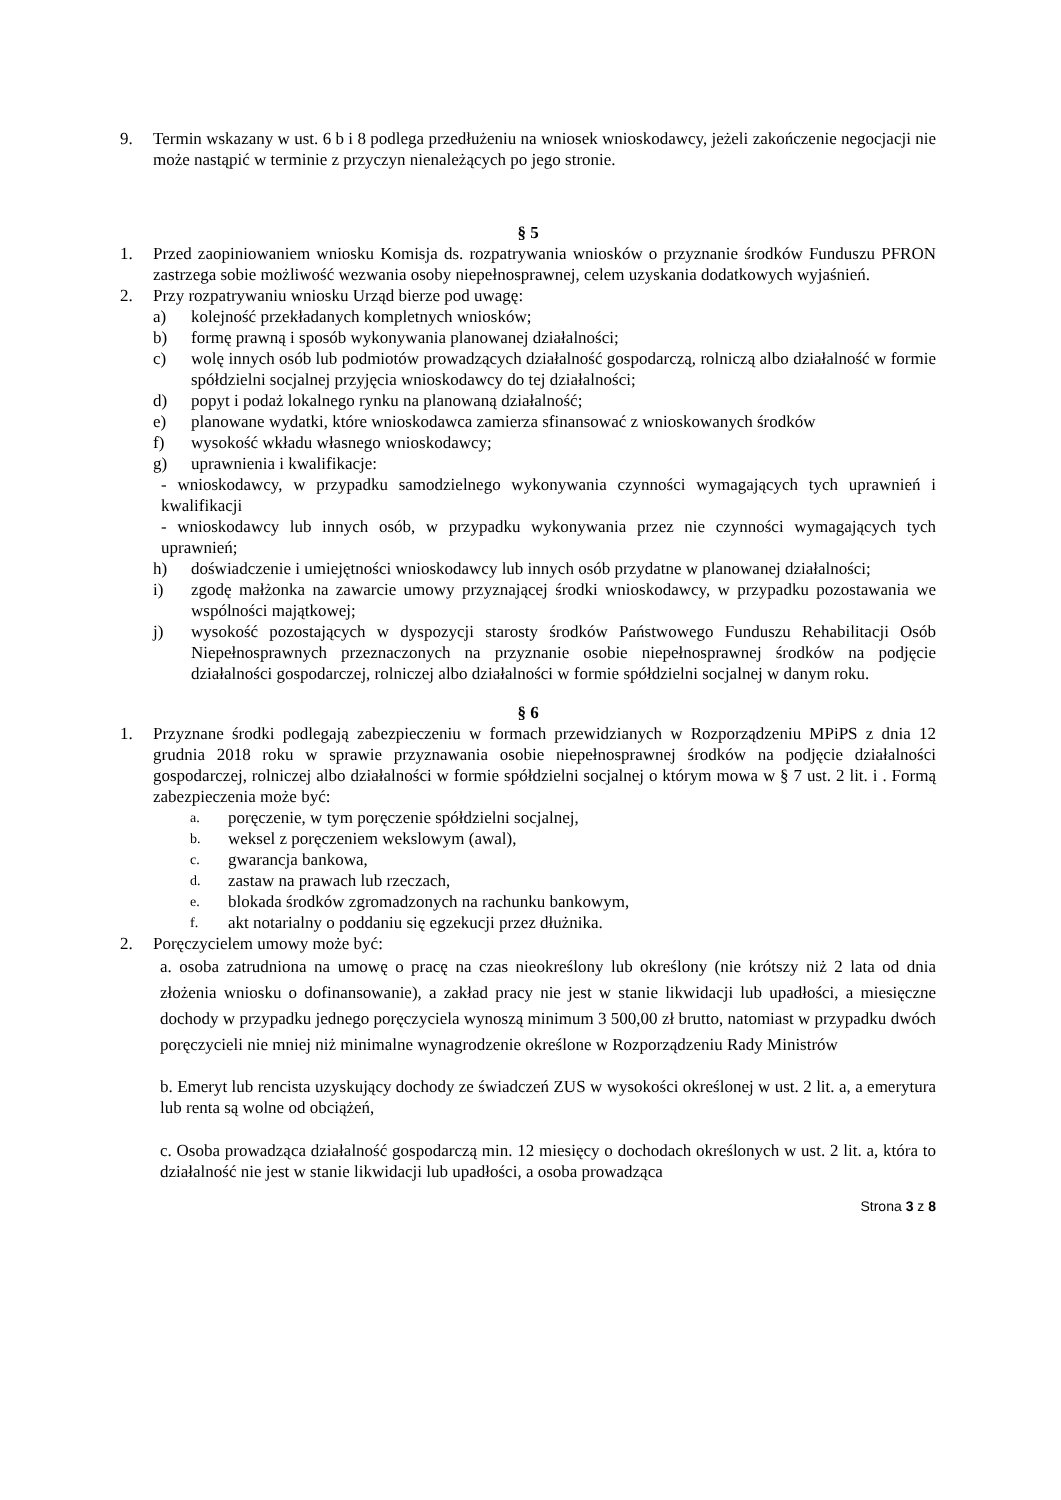9. Termin wskazany w ust. 6 b i 8 podlega przedłużeniu na wniosek wnioskodawcy, jeżeli zakończenie negocjacji nie może nastąpić w terminie z przyczyn nienależących po jego stronie.
§ 5
1. Przed zaopiniowaniem wniosku Komisja ds. rozpatrywania wniosków o przyznanie środków Funduszu PFRON zastrzega sobie możliwość wezwania osoby niepełnosprawnej, celem uzyskania dodatkowych wyjaśnień.
2. Przy rozpatrywaniu wniosku Urząd bierze pod uwagę:
a) kolejność przekładanych kompletnych wniosków;
b) formę prawną i sposób wykonywania planowanej działalności;
c) wolę innych osób lub podmiotów prowadzących działalność gospodarczą, rolniczą albo działalność w formie spółdzielni socjalnej przyjęcia wnioskodawcy do tej działalności;
d) popyt i podaż lokalnego rynku na planowaną działalność;
e) planowane wydatki, które wnioskodawca zamierza sfinansować z wnioskowanych środków
f) wysokość wkładu własnego wnioskodawcy;
g) uprawnienia i kwalifikacje:
- wnioskodawcy, w przypadku samodzielnego wykonywania czynności wymagających tych uprawnień i kwalifikacji
- wnioskodawcy lub innych osób, w przypadku wykonywania przez nie czynności wymagających tych uprawnień;
h) doświadczenie i umiejętności wnioskodawcy lub innych osób przydatne w planowanej działalności;
i) zgodę małżonka na zawarcie umowy przyznającej środki wnioskodawcy, w przypadku pozostawania we wspólności majątkowej;
j) wysokość pozostających w dyspozycji starosty środków Państwowego Funduszu Rehabilitacji Osób Niepełnosprawnych przeznaczonych na przyznanie osobie niepełnosprawnej środków na podjęcie działalności gospodarczej, rolniczej albo działalności w formie spółdzielni socjalnej w danym roku.
§ 6
1. Przyznane środki podlegają zabezpieczeniu w formach przewidzianych w Rozporządzeniu MPiPS z dnia 12 grudnia 2018 roku w sprawie przyznawania osobie niepełnosprawnej środków na podjęcie działalności gospodarczej, rolniczej albo działalności w formie spółdzielni socjalnej o którym mowa w § 7 ust. 2 lit. i . Formą zabezpieczenia może być:
a. poręczenie, w tym poręczenie spółdzielni socjalnej,
b. weksel z poręczeniem wekslowym (awal),
c. gwarancja bankowa,
d. zastaw na prawach lub rzeczach,
e. blokada środków zgromadzonych na rachunku bankowym,
f. akt notarialny o poddaniu się egzekucji przez dłużnika.
2. Poręczycielem umowy może być:
a. osoba zatrudniona na umowę o pracę na czas nieokreślony lub określony (nie krótszy niż 2 lata od dnia złożenia wniosku o dofinansowanie), a zakład pracy nie jest w stanie likwidacji lub upadłości, a miesięczne dochody w przypadku jednego poręczyciela wynoszą minimum 3 500,00 zł brutto, natomiast w przypadku dwóch poręczycieli nie mniej niż minimalne wynagrodzenie określone w Rozporządzeniu Rady Ministrów
b. Emeryt lub rencista uzyskujący dochody ze świadczeń ZUS w wysokości określonej w ust. 2 lit. a, a emerytura lub renta są wolne od obciążeń,
c. Osoba prowadząca działalność gospodarczą min. 12 miesięcy o dochodach określonych w ust. 2 lit. a, która to działalność nie jest w stanie likwidacji lub upadłości, a osoba prowadząca
Strona 3 z 8